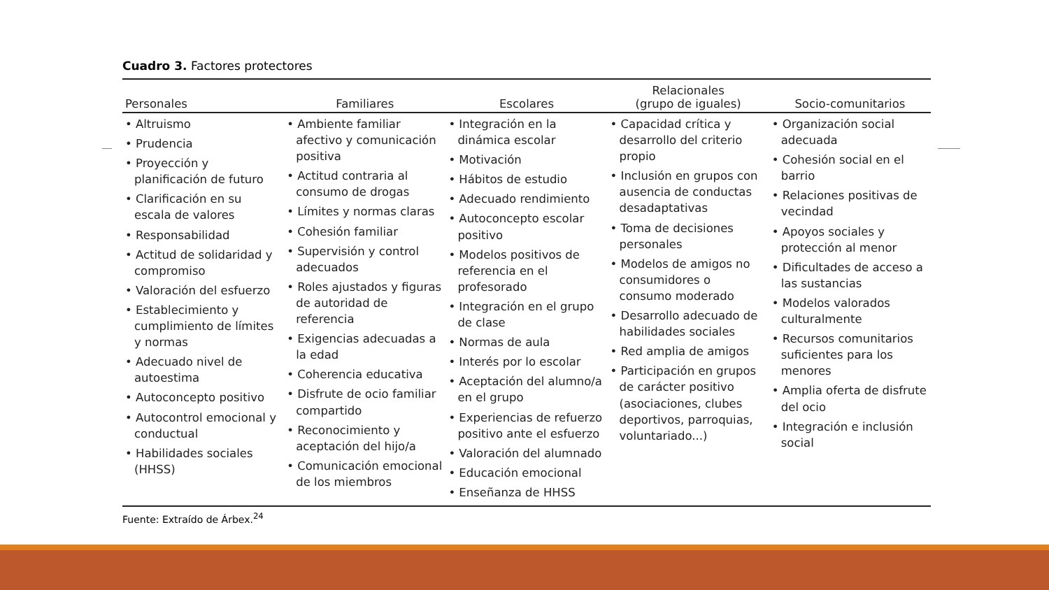Cuadro 3. Factores protectores
| Personales | Familiares | Escolares | Relacionales (grupo de iguales) | Socio-comunitarios |
| --- | --- | --- | --- | --- |
| • Altruismo • Prudencia • Proyección y planificación de futuro • Clarificación en su escala de valores • Responsabilidad • Actitud de solidaridad y compromiso • Valoración del esfuerzo • Establecimiento y cumplimiento de límites y normas • Adecuado nivel de autoestima • Autoconcepto positivo • Autocontrol emocional y conductual • Habilidades sociales (HHSS) | • Ambiente familiar afectivo y comunicación positiva • Actitud contraria al consumo de drogas • Límites y normas claras • Cohesión familiar • Supervisión y control adecuados • Roles ajustados y figuras de autoridad de referencia • Exigencias adecuadas a la edad • Coherencia educativa • Disfrute de ocio familiar compartido • Reconocimiento y aceptación del hijo/a • Comunicación emocional de los miembros | • Integración en la dinámica escolar • Motivación • Hábitos de estudio • Adecuado rendimiento • Autoconcepto escolar positivo • Modelos positivos de referencia en el profesorado • Integración en el grupo de clase • Normas de aula • Interés por lo escolar • Aceptación del alumno/a en el grupo • Experiencias de refuerzo positivo ante el esfuerzo • Valoración del alumnado • Educación emocional • Enseñanza de HHSS | • Capacidad crítica y desarrollo del criterio propio • Inclusión en grupos con ausencia de conductas desadaptativas • Toma de decisiones personales • Modelos de amigos no consumidores o consumo moderado • Desarrollo adecuado de habilidades sociales • Red amplia de amigos • Participación en grupos de carácter positivo (asociaciones, clubes deportivos, parroquias, voluntariado...) | • Organización social adecuada • Cohesión social en el barrio • Relaciones positivas de vecindad • Apoyos sociales y protección al menor • Dificultades de acceso a las sustancias • Modelos valorados culturalmente • Recursos comunitarios suficientes para los menores • Amplia oferta de disfrute del ocio • Integración e inclusión social |
Fuente: Extraído de Árbex.<sup>24</sup>